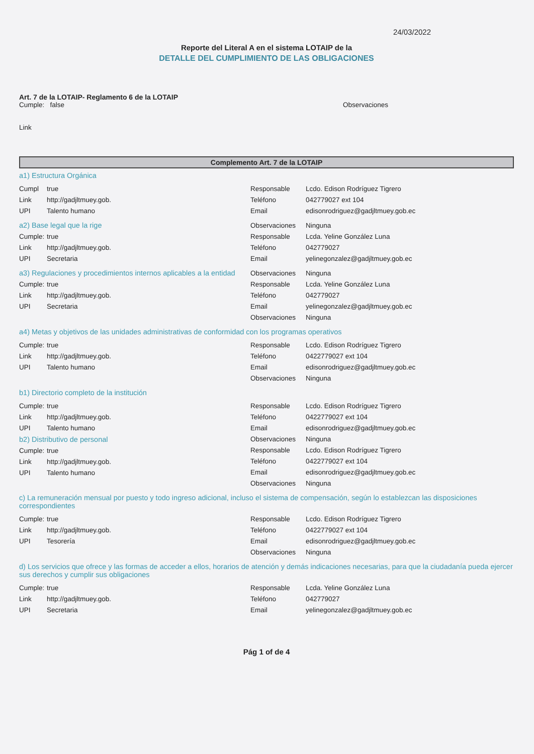24/03/2022
Reporte del Literal A en el sistema LOTAIP de la
DETALLE DEL CUMPLIMIENTO DE LAS OBLIGACIONES
Art. 7 de la LOTAIP- Reglamento 6 de la LOTAIP
Cumple: false Observaciones
Link
Complemento Art. 7 de la LOTAIP
a1) Estructura Orgánica
Cumpl true
Link http://gadjltmuey.gob.
UPI Talento humano
Responsable Lcdo. Edison Rodríguez Tigrero
Teléfono 042779027 ext 104
Email edisonrodriguez@gadjltmuey.gob.ec
a2) Base legal que la rige
Cumple: true
Link http://gadjltmuey.gob.
UPI Secretaria
Observaciones Ninguna
Responsable Lcda. Yeline González Luna
Teléfono 042779027
Email yelinegonzalez@gadjltmuey.gob.ec
a3) Regulaciones y procedimientos internos aplicables a la entidad
Cumple: true
Link http://gadjltmuey.gob.
UPI Secretaria
Observaciones Ninguna
Responsable Lcda. Yeline González Luna
Teléfono 042779027
Email yelinegonzalez@gadjltmuey.gob.ec
Observaciones Ninguna
a4) Metas y objetivos de las unidades administrativas de conformidad con los programas operativos
Cumple: true
Link http://gadjltmuey.gob.
UPI Talento humano
Responsable Lcdo. Edison Rodríguez Tigrero
Teléfono 0422779027 ext 104
Email edisonrodriguez@gadjltmuey.gob.ec
Observaciones Ninguna
b1) Directorio completo de la institución
Cumple: true
Link http://gadjltmuey.gob.
UPI Talento humano
b2) Distributivo de personal
Cumple: true
Link http://gadjltmuey.gob.
UPI Talento humano
Responsable Lcdo. Edison Rodríguez Tigrero
Teléfono 0422779027 ext 104
Email edisonrodriguez@gadjltmuey.gob.ec
Observaciones Ninguna
Responsable Lcdo. Edison Rodríguez Tigrero
Teléfono 0422779027 ext 104
Email edisonrodriguez@gadjltmuey.gob.ec
Observaciones Ninguna
c) La remuneración mensual por puesto y todo ingreso adicional, incluso el sistema de compensación, según lo establezcan las disposiciones correspondientes
Cumple: true
Link http://gadjltmuey.gob.
UPI Tesorería
Responsable Lcdo. Edison Rodríguez Tigrero
Teléfono 0422779027 ext 104
Email edisonrodriguez@gadjltmuey.gob.ec
Observaciones Ninguna
d) Los servicios que ofrece y las formas de acceder a ellos, horarios de atención y demás indicaciones necesarias, para que la ciudadanía pueda ejercer sus derechos y cumplir sus obligaciones
Cumple: true
Link http://gadjltmuey.gob.
UPI Secretaria
Responsable Lcda. Yeline González Luna
Teléfono 042779027
Email yelinegonzalez@gadjltmuey.gob.ec
Pág 1 of de 4